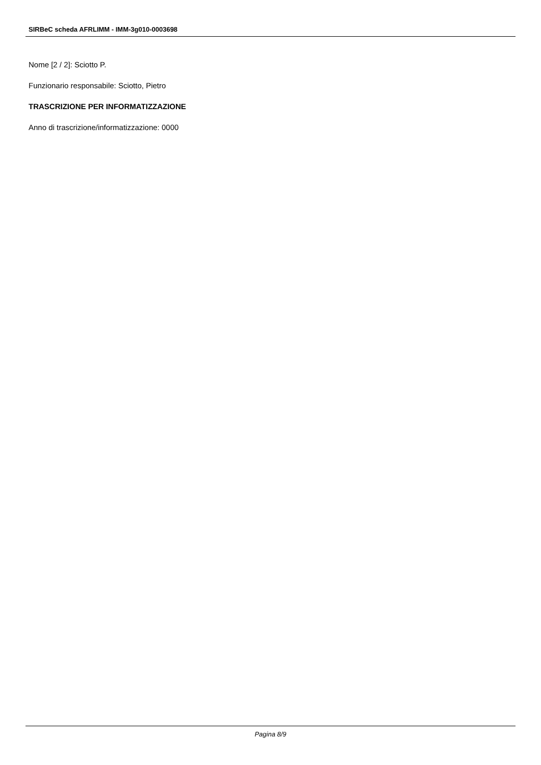SIRBeC scheda AFRLIMM - IMM-3g010-0003698
Nome [2 / 2]: Sciotto P.
Funzionario responsabile: Sciotto, Pietro
TRASCRIZIONE PER INFORMATIZZAZIONE
Anno di trascrizione/informatizzazione: 0000
Pagina 8/9